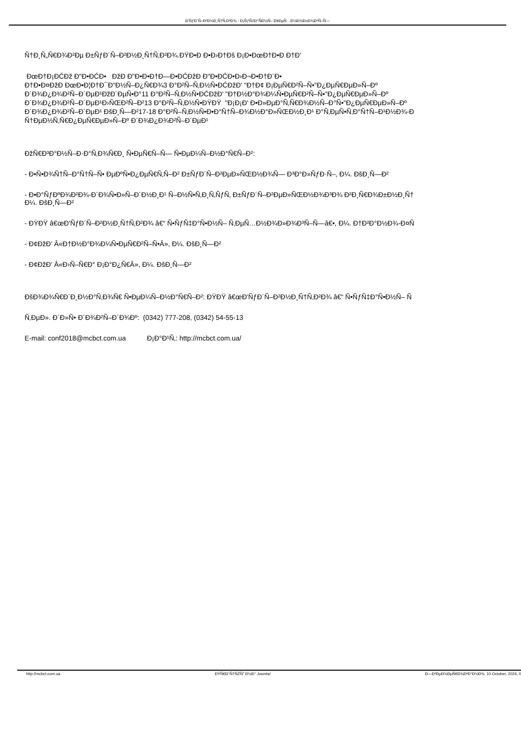Ð'ÑƒÐ´Ñ–Ð²Ð½Ð¸Ñ†Ñ‚Ð²Ð¾ - Ð¡ÑƒÑ‡Ð°ÑÐ½Ñ– Ð¢ÐµÑ…Ð½Ð¾Ð»Ð¾Ð³Ñ–Ñ—
Ñ†Ð¸Ñ„Ñ€Ð¾Ð²Ðµ Ð±ÑƒÐ´Ñ–Ð²Ð½Ð¸Ñ†Ñ‚Ð²Ð¾.ÐŸÐ•Ð Ð•Ð›Ð†Ðš Ð¡Ð•ÐœÐ†Ð•Ð Ð†Ð'
ÐœÐ†Ð¡ÐĆÐž Ð"Ð•ÐĆÐ• ÐžÐ Ð"Ð•Ð•Ð†Ð—Ð•ÐĆÐžÐ Ð"Ð•ÐĆÐ•Ð›Ð¬Ð•Ð†Ð¨Ð•
Ð†Ð•Ð¤ÐžÐ ÐœÐ•Ð¦Ð†Ð¯Ð"Ð½Ñ–Ð¿Ñ€Ð¾3 Ð°Ð²Ñ–Ñ‚Ð½Ñ•ÐĆÐžÐ' "Ð†Ð¢ Ð¡ÐµÑ€Ð²Ñ–Ñ•"Ð¿ÐµÑ€ÐµÐ»Ñ–Ðº
Ð´Ð¾Ð¿Ð¾Ð²Ñ–Ð´ÐµÐ¹ÐžÐ´ÐµÑ•Ð°11 Ð°Ð²Ñ–Ñ‚Ð½Ñ•ÐĆÐžÐ' "Ð†Ð½Ð°Ð¾Ð¼Ñ•ÐµÑ€Ð²Ñ–Ñ•"Ð¿ÐµÑ€ÐµÐ»Ñ–Ðº
Ð´Ð¾Ð¿Ð¾Ð²Ñ–Ð´ÐµÐ¹Ð›ÑŒÐ²Ñ–Ð²13 Ð°Ð²Ñ–Ñ‚Ð½Ñ•ÐŸÐŸ "Ð¡Ð¡Ð' Ð•Ð»ÐµÐ°Ñ‚Ñ€Ð¾Ð½Ñ–Ð°Ñ•"Ð¿ÐµÑ€ÐµÐ»Ñ–Ðº
Ð´Ð¾Ð¿Ð¾Ð²Ñ–Ð´ÐµÐ¹ ÐšÐ¸Ñ—Ð²17-18 Ð°Ð²Ñ–Ñ‚Ð½Ñ•Ð•Ð°Ñ†Ñ–Ð¾Ð½Ð°Ð»ÑŒÐ½Ð¸Ð¹ Ð°Ñ‚ÐµÑ•Ñ‚Ð°Ñ†Ñ–Ð¹Ð½Ð¾-Ð
Ñ†ÐµÐ½Ñ‚Ñ€Ð¿ÐµÑ€ÐµÐ»Ñ–Ðº Ð´Ð¾Ð¿Ð¾Ð²Ñ–Ð´ÐµÐ¹
ÐžÑ€Ð³Ð°Ð½Ñ–Ð·Ð°Ñ‚Ð¾Ñ€Ð¸ Ñ•ÐµÑ€Ñ–Ñ— Ñ•ÐµÐ¼Ñ–Ð½Ð°Ñ€Ñ–Ð²:
- Ð•Ñ•Ð¾Ñ†Ñ–Ð°Ñ†Ñ–Ñ• ÐµÐºÑ•Ð¿ÐµÑ€Ñ‚Ñ–Ð² Ð±ÑƒÐ´Ñ–Ð²ÐµÐ»ÑŒÐ½Ð¾Ñ— Ð³Ð°Ð»ÑƒÐ·Ñ–, Ð¼. ÐšÐ¸Ñ—Ð²
- Ð•Ð°ÑƒÐºÐ¾Ð²Ð¾-Ð´Ð¾Ñ•Ð»Ñ–Ð´Ð½Ð¸Ð¹ Ñ–Ð½Ñ•Ñ‚Ð¸Ñ‚ÑƒÑ‚ Ð±ÑƒÐ´Ñ–Ð²ÐµÐ»ÑŒÐ½Ð¾Ð³Ð¾ Ð²Ð¸Ñ€Ð¾Ð±Ð½Ð¸Ñ†
Ð¼. ÐšÐ¸Ñ—Ð²
- ÐŸÐŸ â€œÐ'ÑƒÐ´Ñ–Ð²Ð½Ð¸Ñ†Ñ‚Ð²Ð¾ â€“ Ñ•ÑƒÑ‡Ð°Ñ•Ð½Ñ– Ñ‚ÐµÑ…Ð½Ð¾Ð»Ð¾Ð³Ñ–Ñ—â€•, Ð¼. Ð†Ð²Ð°Ð½Ð¾-Ð¤Ñ
- Ð¢ÐžÐ' Â«Ð†Ð½Ð°Ð¾Ð¼Ñ•ÐµÑ€Ð²Ñ–Ñ•Â», Ð¼. ÐšÐ¸Ñ—Ð²
- Ð¢ÐžÐ' Â«Ð›Ñ–Ñ€Ð° Ð¡Ð°Ð¿Ñ€Â», Ð¼. ÐšÐ¸Ñ—Ð²
ÐšÐ¾Ð¾Ñ€Ð´Ð¸Ð½Ð°Ñ‚Ð¾Ñ€ Ñ•ÐµÐ¼Ñ–Ð½Ð°Ñ€Ñ–Ð²: ÐŸÐŸ â€œÐ'ÑƒÐ´Ñ–Ð²Ð½Ð¸Ñ†Ñ‚Ð²Ð¾ â€“ Ñ•ÑƒÑ‡Ð°Ñ•Ð½Ñ– Ñ
Ñ‚ÐµÐ». Ð´Ð»Ñ• Ð´Ð¾Ð²Ñ–Ð´Ð¾Ðº: (0342) 777-208, (0342) 54-55-13
E-mail: conf2018@mcbct.com.ua Ð¡Ð°Ð¹Ñ‚: http://mcbct.com.ua/
http://mcbct.com.ua ÐŸÑ€Ð°Ñ†ÑŽÑ" Ð½Ð° Joomla! Ð—Ð³ÐµÐ½ÐµÑ€Ð¾Ð²Ð°Ð½Ð¾: 10 October, 2024, 0